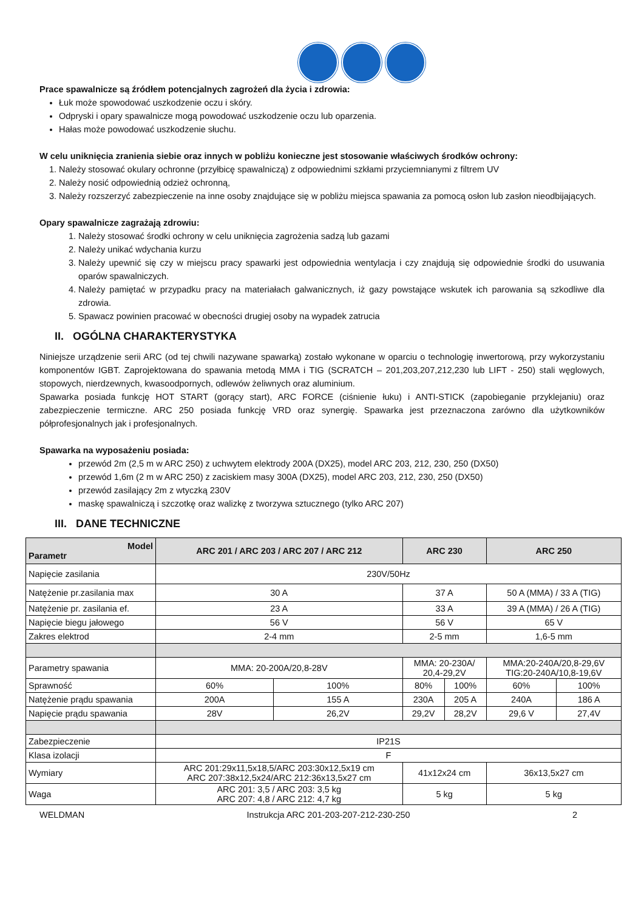Prace spawalnicze są źródłem potencjalnych zagrożeń dla życia i zdrowia:
Łuk może spowodować uszkodzenie oczu i skóry.
Odpryski i opary spawalnicze mogą powodować uszkodzenie oczu lub oparzenia.
Hałas może powodować uszkodzenie słuchu.
W celu uniknięcia zranienia siebie oraz innych w pobliżu konieczne jest stosowanie właściwych środków ochrony:
1. Należy stosować okulary ochronne (przyłbicę spawalniczą) z odpowiednimi szkłami przyciemnianymi z filtrem UV
2. Należy nosić odpowiednią odzież ochronną,
3. Należy rozszerzyć zabezpieczenie na inne osoby znajdujące się w pobliżu miejsca spawania za pomocą osłon lub zasłon nieodbijających.
Opary spawalnicze zagrażają zdrowiu:
1. Należy stosować środki ochrony w celu uniknięcia zagrożenia sadzą lub gazami
2. Należy unikać wdychania kurzu
3. Należy upewnić się czy w miejscu pracy spawarki jest odpowiednia wentylacja i czy znajdują się odpowiednie środki do usuwania oparów spawalniczych.
4. Należy pamiętać w przypadku pracy na materiałach galwanicznych, iż gazy powstające wskutek ich parowania są szkodliwe dla zdrowia.
5. Spawacz powinien pracować w obecności drugiej osoby na wypadek zatrucia
II. OGÓLNA CHARAKTERYSTYKA
Niniejsze urządzenie serii ARC (od tej chwili nazywane spawarką) zostało wykonane w oparciu o technologię inwertorową, przy wykorzystaniu komponentów IGBT. Zaprojektowana do spawania metodą MMA i TIG (SCRATCH – 201,203,207,212,230 lub LIFT - 250) stali węglowych, stopowych, nierdzewnych, kwasoodpornych, odlewów żeliwnych oraz aluminium.
Spawarka posiada funkcję HOT START (gorący start), ARC FORCE (ciśnienie łuku) i ANTI-STICK (zapobieganie przyklejaniu) oraz zabezpieczenie termiczne. ARC 250 posiada funkcję VRD oraz synergię. Spawarka jest przeznaczona zarówno dla użytkowników półprofesjonalnych jak i profesjonalnych.
Spawarka na wyposażeniu posiada:
przewód 2m (2,5 m w ARC 250) z uchwytem elektrody 200A (DX25), model ARC 203, 212, 230, 250 (DX50)
przewód 1,6m (2 m w ARC 250) z zaciskiem masy 300A (DX25), model ARC 203, 212, 230, 250 (DX50)
przewód zasilający 2m z wtyczką 230V
maskę spawalniczą i szczotkę oraz walizkę z tworzywa sztucznego (tylko ARC 207)
III. DANE TECHNICZNE
| Model Parametr | ARC 201 / ARC 203 / ARC 207 / ARC 212 | | ARC 230 | | ARC 250 | |
| --- | --- | --- | --- | --- | --- | --- |
| Napięcie zasilania | 230V/50Hz | | | | | |
| Natężenie pr.zasilania max | 30 A | | 37 A | | 50 A (MMA) / 33 A (TIG) | |
| Natężenie pr. zasilania ef. | 23 A | | 33 A | | 39 A (MMA) / 26 A (TIG) | |
| Napięcie biegu jałowego | 56 V | | 56 V | | 65 V | |
| Zakres elektrod | 2-4 mm | | 2-5 mm | | 1,6-5 mm | |
| Parametry spawania | MMA: 20-200A/20,8-28V | | MMA: 20-230A/ 20,4-29,2V | | MMA:20-240A/20,8-29,6V TIG:20-240A/10,8-19,6V | |
| Sprawność | 60% | 100% | 80% | 100% | 60% | 100% |
| Natężenie prądu spawania | 200A | 155 A | 230A | 205 A | 240A | 186 A |
| Napięcie prądu spawania | 28V | 26,2V | 29,2V | 28,2V | 29,6 V | 27,4V |
| Zabezpieczenie | IP21S | | | | | |
| Klasa izolacji | F | | | | | |
| Wymiary | ARC 201:29x11,5x18,5/ARC 203:30x12,5x19 cm ARC 207:38x12,5x24/ARC 212:36x13,5x27 cm | | 41x12x24 cm | | 36x13,5x27 cm | |
| Waga | ARC 201: 3,5 / ARC 203: 3,5 kg ARC 207: 4,8 / ARC 212: 4,7 kg | | 5 kg | | 5 kg | |
WELDMAN Instrukcja ARC 201-203-207-212-230-250 2